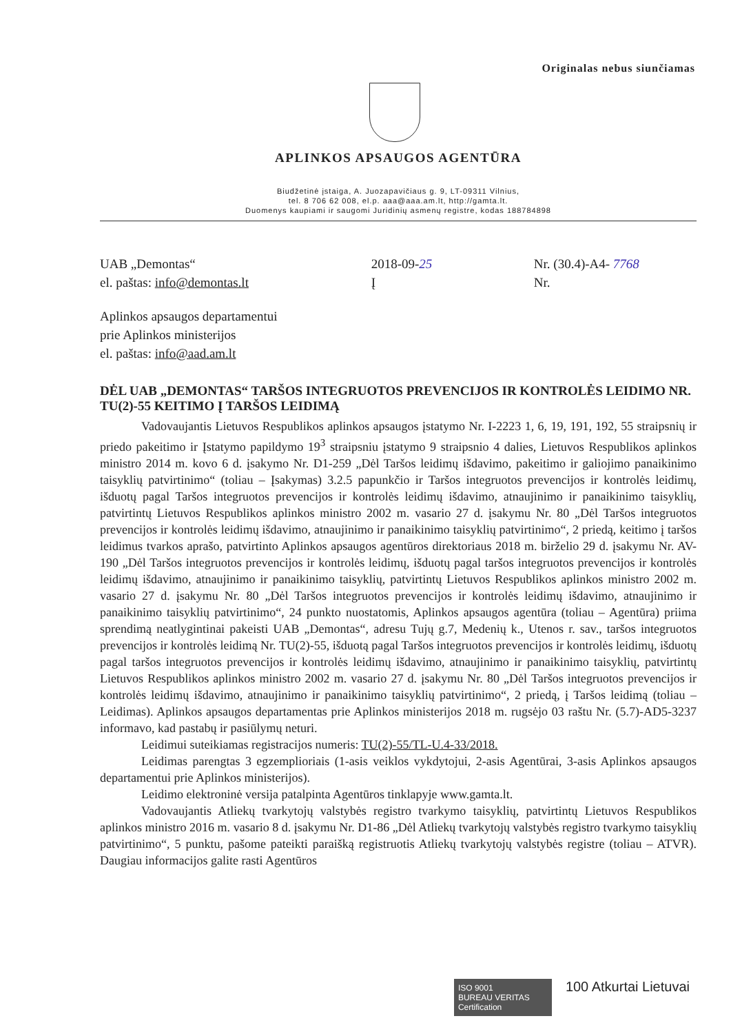Originalas nebus siunčiamas
APLINKOS APSAUGOS AGENTŪRA
Biudžetinė įstaiga, A. Juozapavičiaus g. 9, LT-09311 Vilnius,
tel. 8 706 62 008, el.p. aaa@aaa.am.lt, http://gamta.lt.
Duomenys kaupiami ir saugomi Juridinių asmenų registre, kodas 188784898
UAB „Demontas“
el. paštas: info@demontas.lt
2018-09-25
Į
Nr. (30.4)-A4- 7768
Nr.
Aplinkos apsaugos departamentui
prie Aplinkos ministerijos
el. paštas: info@aad.am.lt
DĖL UAB „DEMONTAS“ TARŠOS INTEGRUOTOS PREVENCIJOS IR KONTROLĖS LEIDIMO NR. TU(2)-55 KEITIMO Į TARŠOS LEIDIMĄ
Vadovaujantis Lietuvos Respublikos aplinkos apsaugos įstatymo Nr. I-2223 1, 6, 19, 191, 192, 55 straipsnių ir priedo pakeitimo ir Įstatymo papildymo 19<sup>3</sup> straipsniu įstatymo 9 straipsnio 4 dalies, Lietuvos Respublikos aplinkos ministro 2014 m. kovo 6 d. įsakymo Nr. D1-259 „Dėl Taršos leidimų išdavimo, pakeitimo ir galiojimo panaikinimo taisyklių patvirtinimo“ (toliau – Įsakymas) 3.2.5 papunkčio ir Taršos integruotos prevencijos ir kontrolės leidimų, išduotų pagal Taršos integruotos prevencijos ir kontrolės leidimų išdavimo, atnaujinimo ir panaikinimo taisyklių, patvirtintų Lietuvos Respublikos aplinkos ministro 2002 m. vasario 27 d. įsakymu Nr. 80 „Dėl Taršos integruotos prevencijos ir kontrolės leidimų išdavimo, atnaujinimo ir panaikinimo taisyklių patvirtinimo“, 2 priedą, keitimo į taršos leidimus tvarkos aprašo, patvirtinto Aplinkos apsaugos agentūros direktoriaus 2018 m. birželio 29 d. įsakymu Nr. AV-190 „Dėl Taršos integruotos prevencijos ir kontrolės leidimų, išduotų pagal taršos integruotos prevencijos ir kontrolės leidimų išdavimo, atnaujinimo ir panaikinimo taisyklių, patvirtintų Lietuvos Respublikos aplinkos ministro 2002 m. vasario 27 d. įsakymu Nr. 80 „Dėl Taršos integruotos prevencijos ir kontrolės leidimų išdavimo, atnaujinimo ir panaikinimo taisyklių patvirtinimo“, 24 punkto nuostatomis, Aplinkos apsaugos agentūra (toliau – Agentūra) priima sprendimą neatlygintinai pakeisti UAB „Demontas“, adresu Tujų g.7, Medenių k., Utenos r. sav., taršos integruotos prevencijos ir kontrolės leidimą Nr. TU(2)-55, išduotą pagal Taršos integruotos prevencijos ir kontrolės leidimų, išduotų pagal taršos integruotos prevencijos ir kontrolės leidimų išdavimo, atnaujinimo ir panaikinimo taisyklių, patvirtintų Lietuvos Respublikos aplinkos ministro 2002 m. vasario 27 d. įsakymu Nr. 80 „Dėl Taršos integruotos prevencijos ir kontrolės leidimų išdavimo, atnaujinimo ir panaikinimo taisyklių patvirtinimo“, 2 priedą, į Taršos leidimą (toliau – Leidimas). Aplinkos apsaugos departamentas prie Aplinkos ministerijos 2018 m. rugsėjo 03 raštu Nr. (5.7)-AD5-3237 informavo, kad pastabų ir pasiūlymų neturi.
Leidimui suteikiamas registracijos numeris: TU(2)-55/TL-U.4-33/2018.
Leidimas parengtas 3 egzemplioriais (1-asis veiklos vykdytojui, 2-asis Agentūrai, 3-asis Aplinkos apsaugos departamentui prie Aplinkos ministerijos).
Leidimo elektroninė versija patalpinta Agentūros tinklapyje www.gamta.lt.
Vadovaujantis Atliekų tvarkytojų valstybės registro tvarkymo taisyklių, patvirtintų Lietuvos Respublikos aplinkos ministro 2016 m. vasario 8 d. įsakymu Nr. D1-86 „Dėl Atliekų tvarkytojų valstybės registro tvarkymo taisyklių patvirtinimo“, 5 punktu, pašome pateikti paraišką registruotis Atliekų tvarkytojų valstybės registre (toliau – ATVR). Daugiau informacijos galite rasti Agentūros
ISO 9001
BUREAU VERITAS
Certification
100 Atkurtai Lietuvai